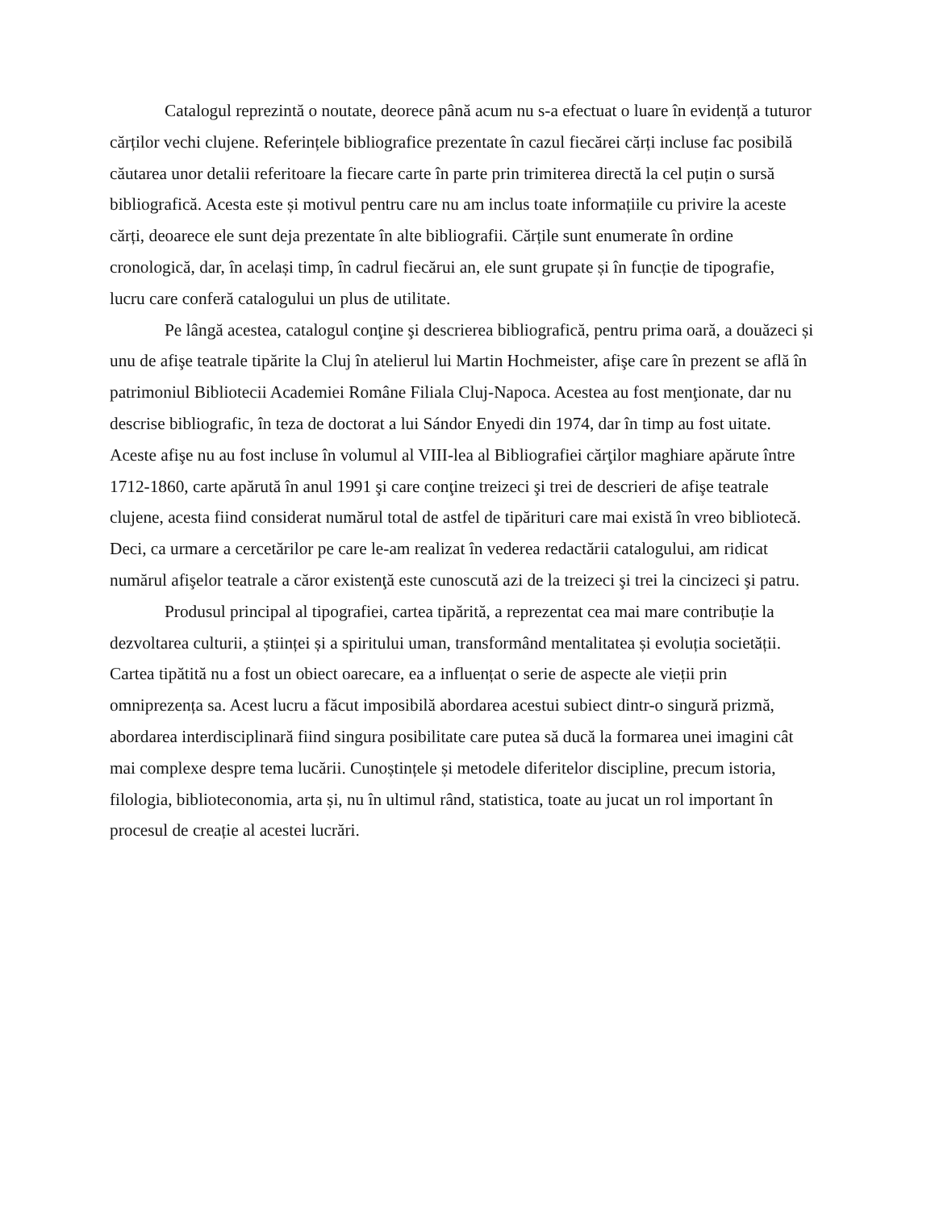Catalogul reprezintă o noutate, deorece până acum nu s-a efectuat o luare în evidență a tuturor cărților vechi clujene. Referințele bibliografice prezentate în cazul fiecărei cărți incluse fac posibilă căutarea unor detalii referitoare la fiecare carte în parte prin trimiterea directă la cel puțin o sursă bibliografică. Acesta este și motivul pentru care nu am inclus toate informațiile cu privire la aceste cărți, deoarece ele sunt deja prezentate în alte bibliografii. Cărțile sunt enumerate în ordine cronologică, dar, în același timp, în cadrul fiecărui an, ele sunt grupate și în funcție de tipografie, lucru care conferă catalogului un plus de utilitate.
Pe lângă acestea, catalogul conţine şi descrierea bibliografică, pentru prima oară, a douăzeci și unu de afişe teatrale tipărite la Cluj în atelierul lui Martin Hochmeister, afişe care în prezent se află în patrimoniul Bibliotecii Academiei Române Filiala Cluj-Napoca. Acestea au fost menţionate, dar nu descrise bibliografic, în teza de doctorat a lui Sándor Enyedi din 1974, dar în timp au fost uitate. Aceste afişe nu au fost incluse în volumul al VIII-lea al Bibliografiei cărţilor maghiare apărute între 1712-1860, carte apărută în anul 1991 şi care conţine treizeci şi trei de descrieri de afişe teatrale clujene, acesta fiind considerat numărul total de astfel de tipărituri care mai există în vreo bibliotecă. Deci, ca urmare a cercetărilor pe care le-am realizat în vederea redactării catalogului, am ridicat numărul afişelor teatrale a căror existenţă este cunoscută azi de la treizeci şi trei la cincizeci şi patru.
Produsul principal al tipografiei, cartea tipărită, a reprezentat cea mai mare contribuție la dezvoltarea culturii, a științei și a spiritului uman, transformând mentalitatea și evoluția societății. Cartea tipătită nu a fost un obiect oarecare, ea a influențat o serie de aspecte ale vieții prin omniprezența sa. Acest lucru a făcut imposibilă abordarea acestui subiect dintr-o singură prizmă, abordarea interdisciplinară fiind singura posibilitate care putea să ducă la formarea unei imagini cât mai complexe despre tema lucării. Cunoștințele și metodele diferitelor discipline, precum istoria, filologia, biblioteconomia, arta și, nu în ultimul rând, statistica, toate au jucat un rol important în procesul de creație al acestei lucrări.